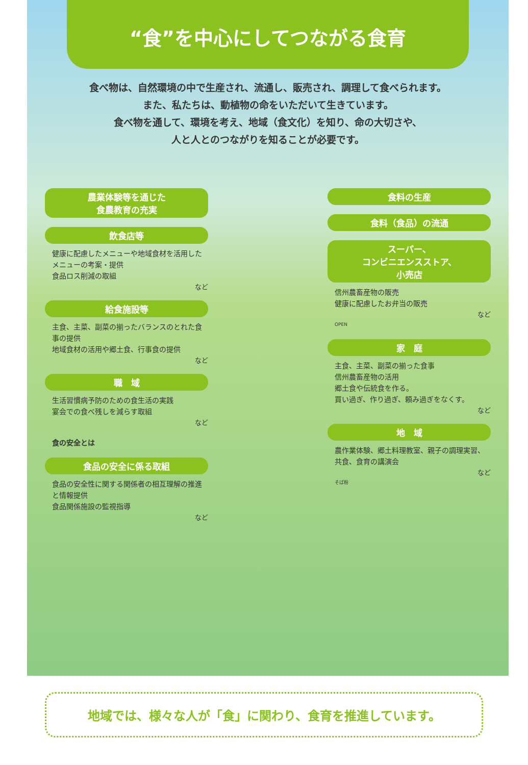“食”を中心にしてつながる食育
食べ物は、自然環境の中で生産され、流通し、販売され、調理して食べられます。
また、私たちは、動植物の命をいただいて生きています。
食べ物を通して、環境を考え、地域（食文化）を知り、命の大切さや、
人と人とのつながりを知ることが必要です。
農業体験等を通じた
食農教育の充実
飲食店等
健康に配慮したメニューや地域食材を活用したメニューの考案・提供
食品ロス削減の取組
など
給食施設等
主食、主菜、副菜の揃ったバランスのとれた食事の提供
地域食材の活用や郷土食、行事食の提供
など
職　域
生活習慣病予防のための食生活の実践
宴会での食べ残しを減らす取組
など
食の安全とは
食品の安全に係る取組
食品の安全性に関する関係者の相互理解の推進と情報提供
食品関係施設の監視指導
など
食料の生産
食料（食品）の流通
スーパー、
コンビニエンスストア、
小売店
信州農畜産物の販売
健康に配慮したお弁当の販売
など
OPEN
家　庭
主食、主菜、副菜の揃った食事
信州農畜産物の活用
郷土食や伝統食を作る。
買い過ぎ、作り過ぎ、頼み過ぎをなくす。
など
地　域
農作業体験、郷土料理教室、親子の調理実習、共食、食育の講演会
など
そば粉
地域では、様々な人が「食」に関わり、食育を推進しています。